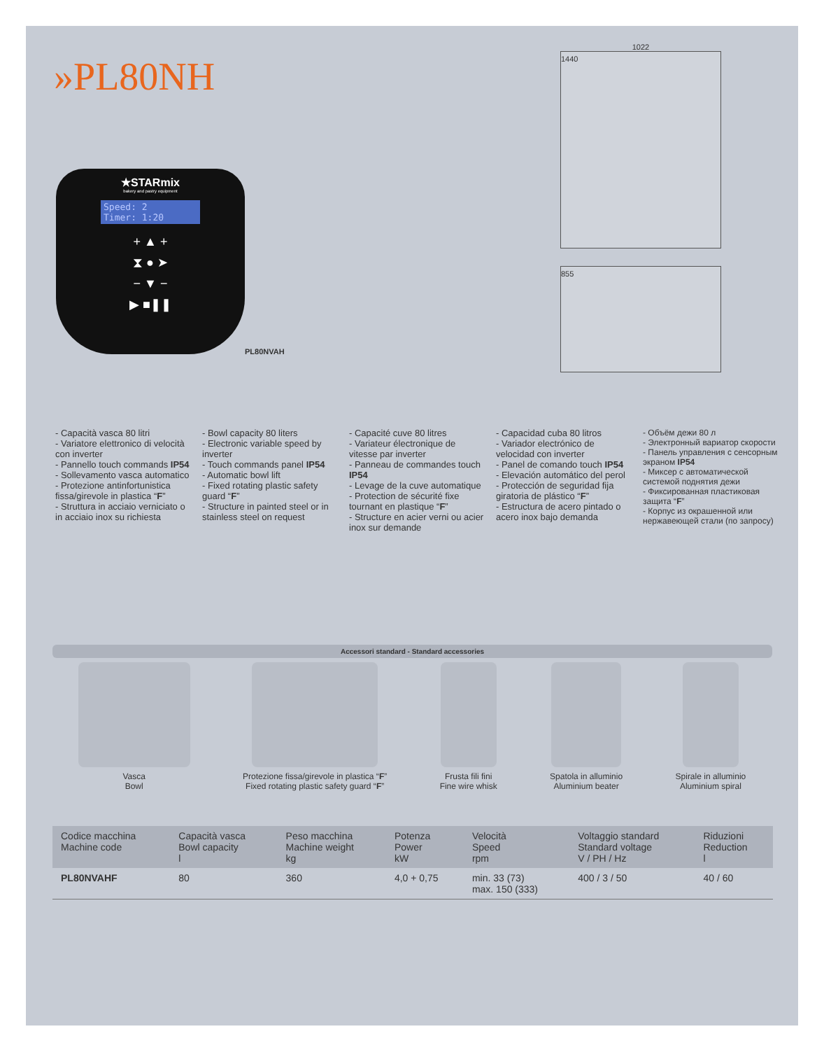»PL80NH
★STARmix
bakery and pastry equipment
Speed: 2
Timer: 1:20
+ ▲ +
⧗ ● ➤
− ▼ −
▶ ■❚❚
PL80NVAH
1022
1440
855
- Capacità vasca 80 litri
- Variatore elettronico di velocità con inverter
- Pannello touch commands IP54
- Sollevamento vasca automatico
- Protezione antinfortunistica fissa/girevole in plastica “F”
- Struttura in acciaio verniciato o in acciaio inox su richiesta
- Bowl capacity 80 liters
- Electronic variable speed by inverter
- Touch commands panel IP54
- Automatic bowl lift
- Fixed rotating plastic safety guard “F”
- Structure in painted steel or in stainless steel on request
- Capacité cuve 80 litres
- Variateur électronique de vitesse par inverter
- Panneau de commandes touch IP54
- Levage de la cuve automatique
- Protection de sécurité fixe tournant en plastique “F”
- Structure en acier verni ou acier inox sur demande
- Capacidad cuba 80 litros
- Variador electrónico de velocidad con inverter
- Panel de comando touch IP54
- Elevación automático del perol
- Protección de seguridad fija giratoria de plástico “F”
- Estructura de acero pintado o acero inox bajo demanda
- Объём дежи 80 л
- Электронный вариатор скорости
- Панель управления с сенсорным экраном IP54
- Миксер с автоматической системой поднятия дежи
- Фиксированная пластиковая защита “F”
- Корпус из окрашенной или нержавеющей стали (по запросу)
Accessori standard - Standard accessories
Vasca
Bowl
Protezione fissa/girevole in plastica “F”
Fixed rotating plastic safety guard “F”
Frusta fili fini
Fine wire whisk
Spatola in alluminio
Aluminium beater
Spirale in alluminio
Aluminium spiral
| Codice macchina Machine code | Capacità vasca Bowl capacity l | Peso macchina Machine weight kg | Potenza Power kW | Velocità Speed rpm | Voltaggio standard Standard voltage V / PH / Hz | Riduzioni Reduction l |
| --- | --- | --- | --- | --- | --- | --- |
| PL80NVAHF | 80 | 360 | 4,0 + 0,75 | min. 33 (73) max. 150 (333) | 400 / 3 / 50 | 40 / 60 |